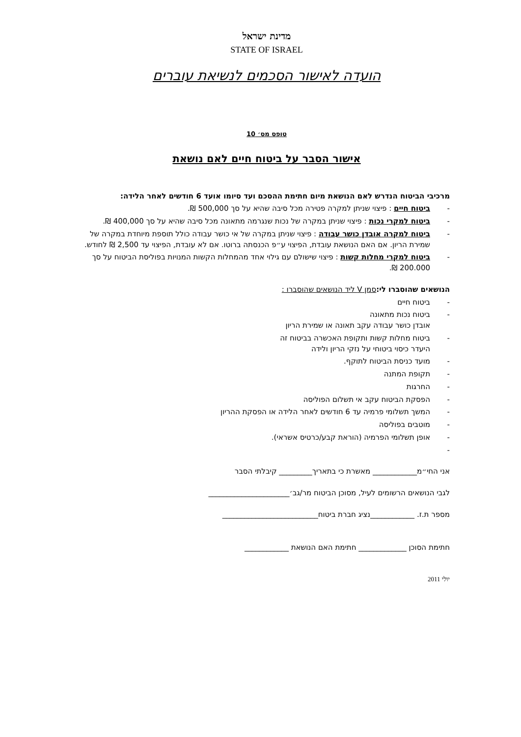מדינת ישראל
STATE OF ISRAEL
הועדה לאישור הסכמים לנשיאת עוברים
טופס מס׳ 10
אישור הסבר על ביטוח חיים לאם נושאת
מרכיבי הביטוח הנדרש לאם הנושאת מיום חתימת ההסכם ועד סיומו אועד 6 חודשים לאחר הלידה:
- ביטוח חיים : פיצוי שניתן למקרה פטירה מכל סיבה שהיא על סך 500,000 ₪.
- ביטוח למקרי נכות : פיצוי שניתן במקרה של נכות שנגרמה מתאונה מכל סיבה שהיא על סך 400,000 ₪.
- ביטוח למקרה אובדן כושר עבודה : פיצוי שניתן במקרה של אי כושר עבודה כולל תוספת מיוחדת במקרה של שמירת הריון. אם האם הנושאת עובדת, הפיצוי ע״פ הכנסתה ברוטו. אם לא עובדת, הפיצוי עד 2,500 ₪ לחודש.
- ביטוח למקרי מחלות קשות : פיצוי שישולם עם גילוי אחד מהמחלות הקשות המנויות בפוליסת הביטוח על סך 200.000 ₪.
הנושאים שהוסברו לי: סמן V ליד הנושאים שהוסברו :
- ביטוח חיים
- ביטוח נכות מתאונה
אובדן כושר עבודה עקב תאונה או שמירת הריון
- ביטוח מחלות קשות ותקופת האכשרה בביטוח זה
היעדר כיסוי ביטוחי על נזקי הריון ולידה
- מועד כניסת הביטוח לתוקף.
- תקופת המתנה
- החרגות
- הפסקת הביטוח עקב אי תשלום הפוליסה
- המשך תשלומי פרמיה עד 6 חודשים לאחר הלידה או הפסקת ההריון
- מוטבים בפוליסה
- אופן תשלומי הפרמיה (הוראת קבע/כרטיס אשראי).
-
אני החי״מ____________ מאשרת כי בתאריך_________ קיבלתי הסבר
לגבי הנושאים הרשומים לעיל, מסוכן הביטוח מר/גב׳______________________
מספר ת.ז. ____________נציג חברת ביטוח__________________________
חתימת הסוכן _____________ חתימת האם הנושאת ____________
יולי 2011